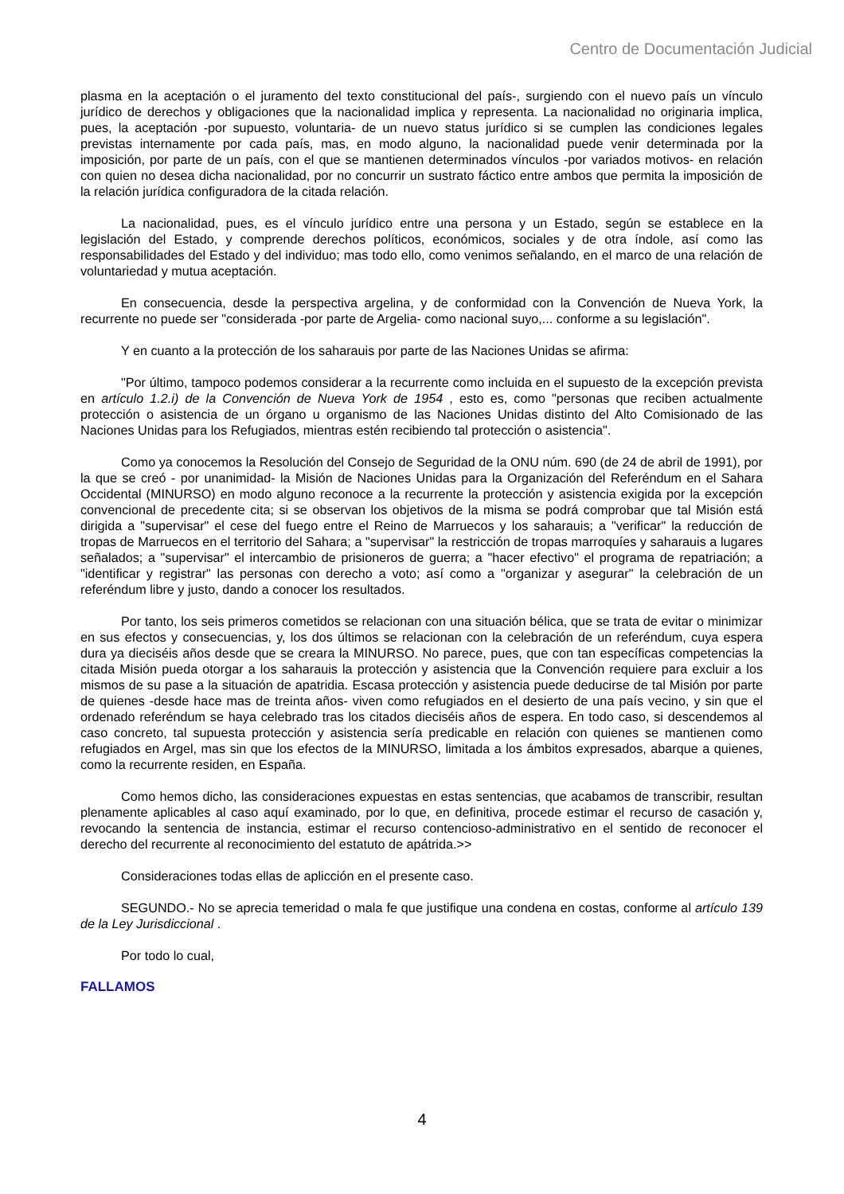Centro de Documentación Judicial
plasma en la aceptación o el juramento del texto constitucional del país-, surgiendo con el nuevo país un vínculo jurídico de derechos y obligaciones que la nacionalidad implica y representa. La nacionalidad no originaria implica, pues, la aceptación -por supuesto, voluntaria- de un nuevo status jurídico si se cumplen las condiciones legales previstas internamente por cada país, mas, en modo alguno, la nacionalidad puede venir determinada por la imposición, por parte de un país, con el que se mantienen determinados vínculos -por variados motivos- en relación con quien no desea dicha nacionalidad, por no concurrir un sustrato fáctico entre ambos que permita la imposición de la relación jurídica configuradora de la citada relación.
La nacionalidad, pues, es el vínculo jurídico entre una persona y un Estado, según se establece en la legislación del Estado, y comprende derechos políticos, económicos, sociales y de otra índole, así como las responsabilidades del Estado y del individuo; mas todo ello, como venimos señalando, en el marco de una relación de voluntariedad y mutua aceptación.
En consecuencia, desde la perspectiva argelina, y de conformidad con la Convención de Nueva York, la recurrente no puede ser "considerada -por parte de Argelia- como nacional suyo,... conforme a su legislación".
Y en cuanto a la protección de los saharauis por parte de las Naciones Unidas se afirma:
"Por último, tampoco podemos considerar a la recurrente como incluida en el supuesto de la excepción prevista en artículo 1.2.i) de la Convención de Nueva York de 1954 , esto es, como "personas que reciben actualmente protección o asistencia de un órgano u organismo de las Naciones Unidas distinto del Alto Comisionado de las Naciones Unidas para los Refugiados, mientras estén recibiendo tal protección o asistencia".
Como ya conocemos la Resolución del Consejo de Seguridad de la ONU núm. 690 (de 24 de abril de 1991), por la que se creó - por unanimidad- la Misión de Naciones Unidas para la Organización del Referéndum en el Sahara Occidental (MINURSO) en modo alguno reconoce a la recurrente la protección y asistencia exigida por la excepción convencional de precedente cita; si se observan los objetivos de la misma se podrá comprobar que tal Misión está dirigida a "supervisar" el cese del fuego entre el Reino de Marruecos y los saharauis; a "verificar" la reducción de tropas de Marruecos en el territorio del Sahara; a "supervisar" la restricción de tropas marroquíes y saharauis a lugares señalados; a "supervisar" el intercambio de prisioneros de guerra; a "hacer efectivo" el programa de repatriación; a "identificar y registrar" las personas con derecho a voto; así como a "organizar y asegurar" la celebración de un referéndum libre y justo, dando a conocer los resultados.
Por tanto, los seis primeros cometidos se relacionan con una situación bélica, que se trata de evitar o minimizar en sus efectos y consecuencias, y, los dos últimos se relacionan con la celebración de un referéndum, cuya espera dura ya dieciséis años desde que se creara la MINURSO. No parece, pues, que con tan específicas competencias la citada Misión pueda otorgar a los saharauis la protección y asistencia que la Convención requiere para excluir a los mismos de su pase a la situación de apatridia. Escasa protección y asistencia puede deducirse de tal Misión por parte de quienes -desde hace mas de treinta años- viven como refugiados en el desierto de una país vecino, y sin que el ordenado referéndum se haya celebrado tras los citados dieciséis años de espera. En todo caso, si descendemos al caso concreto, tal supuesta protección y asistencia sería predicable en relación con quienes se mantienen como refugiados en Argel, mas sin que los efectos de la MINURSO, limitada a los ámbitos expresados, abarque a quienes, como la recurrente residen, en España.
Como hemos dicho, las consideraciones expuestas en estas sentencias, que acabamos de transcribir, resultan plenamente aplicables al caso aquí examinado, por lo que, en definitiva, procede estimar el recurso de casación y, revocando la sentencia de instancia, estimar el recurso contencioso-administrativo en el sentido de reconocer el derecho del recurrente al reconocimiento del estatuto de apátrida.>>
Consideraciones todas ellas de aplicción en el presente caso.
SEGUNDO.- No se aprecia temeridad o mala fe que justifique una condena en costas, conforme al artículo 139 de la Ley Jurisdiccional .
Por todo lo cual,
FALLAMOS
4